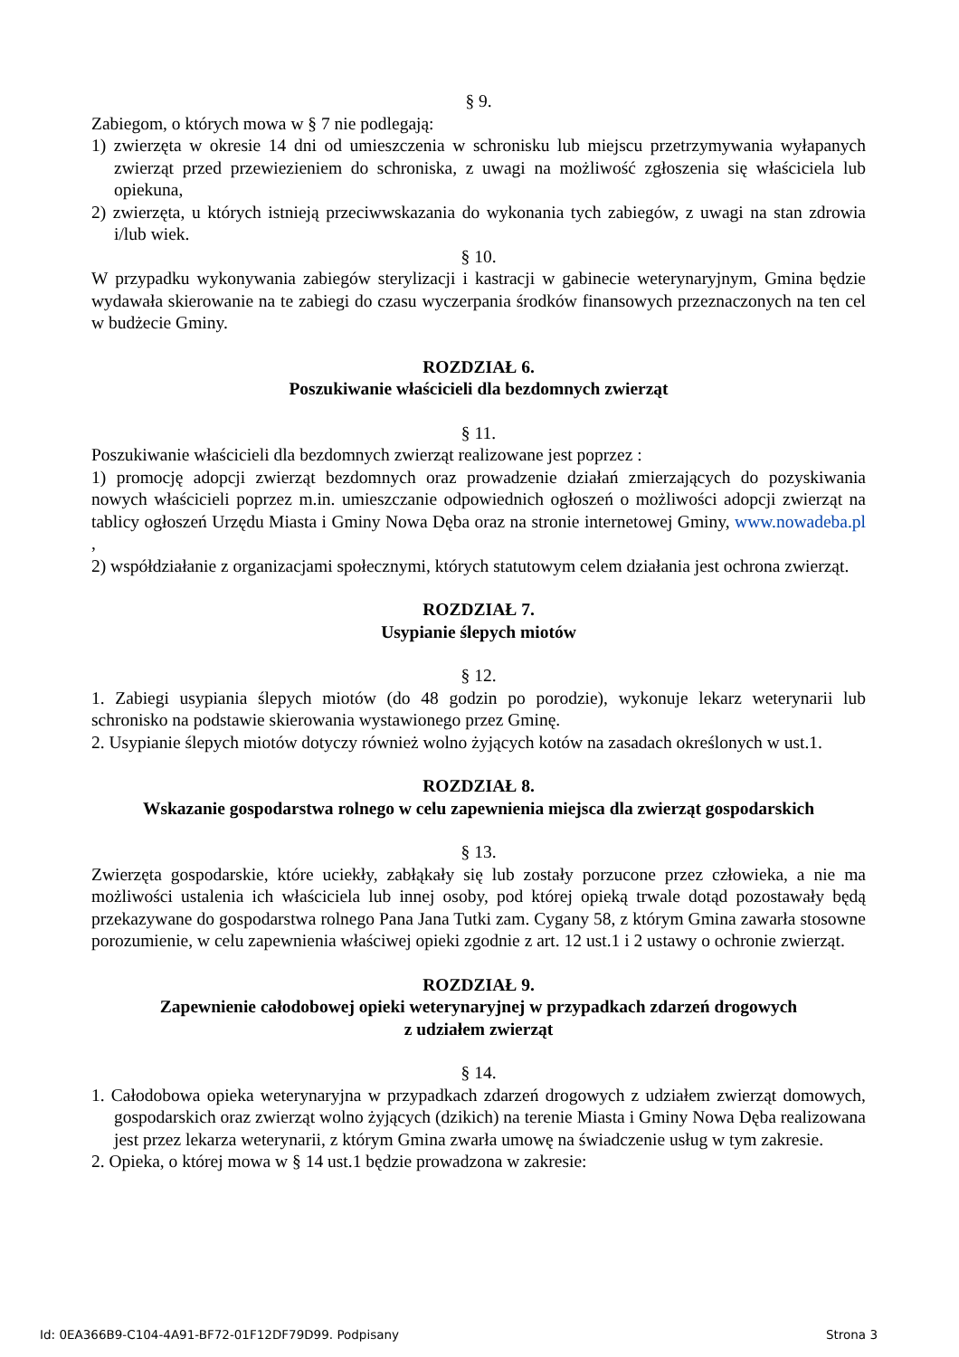§ 9.
Zabiegom, o których mowa w § 7 nie podlegają:
1) zwierzęta w okresie 14 dni od umieszczenia w schronisku lub miejscu przetrzymywania wyłapanych zwierząt przed przewiezieniem do schroniska, z uwagi na możliwość zgłoszenia się właściciela lub opiekuna,
2) zwierzęta, u których istnieją przeciwwskazania do wykonania tych zabiegów, z uwagi na stan zdrowia i/lub wiek.
§ 10.
W przypadku wykonywania zabiegów sterylizacji i kastracji w gabinecie weterynaryjnym, Gmina będzie wydawała skierowanie na te zabiegi do czasu wyczerpania środków finansowych przeznaczonych na ten cel w budżecie Gminy.
ROZDZIAŁ 6.
Poszukiwanie właścicieli dla bezdomnych zwierząt
§ 11.
Poszukiwanie właścicieli dla bezdomnych zwierząt realizowane jest poprzez :
1) promocję adopcji zwierząt bezdomnych oraz prowadzenie działań zmierzających do pozyskiwania nowych właścicieli poprzez m.in. umieszczanie odpowiednich ogłoszeń o możliwości adopcji zwierząt na tablicy ogłoszeń Urzędu Miasta i Gminy Nowa Dęba oraz na stronie internetowej Gminy, www.nowadeba.pl ,
2) współdziałanie z organizacjami społecznymi, których statutowym celem działania jest ochrona zwierząt.
ROZDZIAŁ 7.
Usypianie ślepych miotów
§ 12.
1. Zabiegi usypiania ślepych miotów (do 48 godzin po porodzie), wykonuje lekarz weterynarii lub schronisko na podstawie skierowania wystawionego przez Gminę.
2. Usypianie ślepych miotów dotyczy również wolno żyjących kotów na zasadach określonych w ust.1.
ROZDZIAŁ 8.
Wskazanie gospodarstwa rolnego w celu zapewnienia miejsca dla zwierząt gospodarskich
§ 13.
Zwierzęta gospodarskie, które uciekły, zabłąkały się lub zostały porzucone przez człowieka, a nie ma możliwości ustalenia ich właściciela lub innej osoby, pod której opieką trwale dotąd pozostawały będą przekazywane do gospodarstwa rolnego Pana Jana Tutki zam. Cygany 58, z którym Gmina zawarła stosowne porozumienie, w celu zapewnienia właściwej opieki zgodnie z art. 12 ust.1 i 2 ustawy o ochronie zwierząt.
ROZDZIAŁ 9.
Zapewnienie całodobowej opieki weterynaryjnej w przypadkach zdarzeń drogowych
z udziałem zwierząt
§ 14.
1. Całodobowa opieka weterynaryjna w przypadkach zdarzeń drogowych z udziałem zwierząt domowych, gospodarskich oraz zwierząt wolno żyjących (dzikich) na terenie Miasta i Gminy Nowa Dęba realizowana jest przez lekarza weterynarii, z którym Gmina zwarła umowę na świadczenie usług w tym zakresie.
2. Opieka, o której mowa w § 14 ust.1 będzie prowadzona w zakresie:
Id: 0EA366B9-C104-4A91-BF72-01F12DF79D99. Podpisany Strona 3